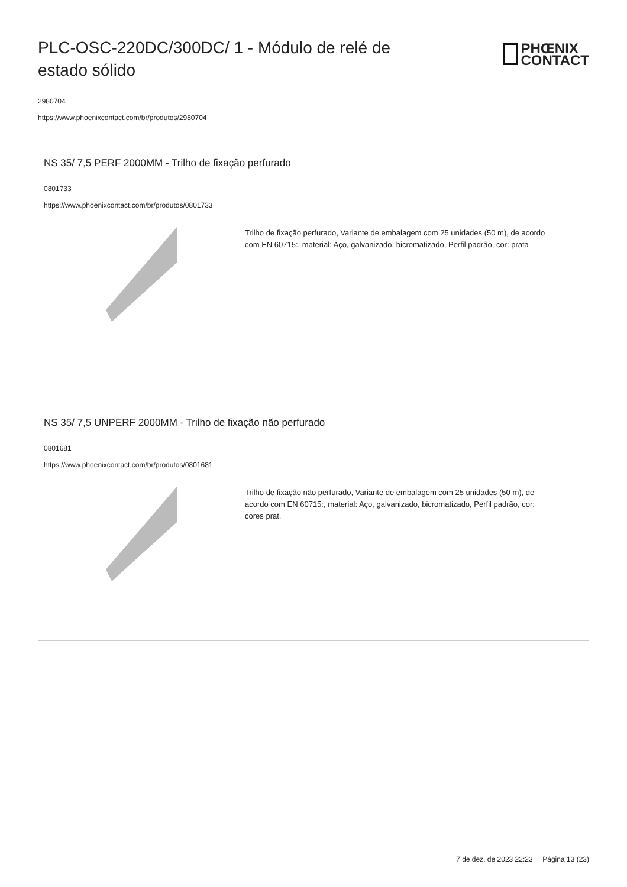PLC-OSC-220DC/300DC/ 1 - Módulo de relé de estado sólido
PHŒNIX
CONTACT
2980704
https://www.phoenixcontact.com/br/produtos/2980704
NS 35/ 7,5 PERF 2000MM - Trilho de fixação perfurado
0801733
https://www.phoenixcontact.com/br/produtos/0801733
Trilho de fixação perfurado, Variante de embalagem com 25 unidades (50 m), de acordo com EN 60715:, material: Aço, galvanizado, bicromatizado, Perfil padrão, cor: prata
NS 35/ 7,5 UNPERF 2000MM - Trilho de fixação não perfurado
0801681
https://www.phoenixcontact.com/br/produtos/0801681
Trilho de fixação não perfurado, Variante de embalagem com 25 unidades (50 m), de acordo com EN 60715:, material: Aço, galvanizado, bicromatizado, Perfil padrão, cor: cores prat.
7 de dez. de 2023 22:23 Página 13 (23)